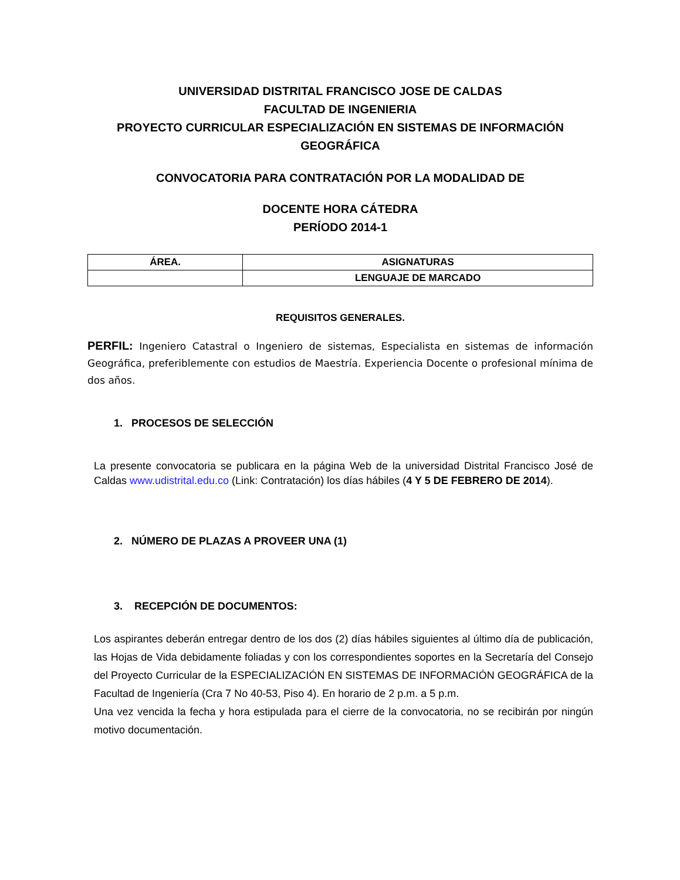UNIVERSIDAD DISTRITAL FRANCISCO JOSE DE CALDAS
FACULTAD DE INGENIERIA
PROYECTO CURRICULAR ESPECIALIZACIÓN EN SISTEMAS DE INFORMACIÓN GEOGRÁFICA
CONVOCATORIA PARA CONTRATACIÓN POR LA MODALIDAD DE
DOCENTE HORA CÁTEDRA
PERÍODO 2014-1
| ÁREA. | ASIGNATURAS |
| --- | --- |
| | LENGUAJE DE MARCADO |
REQUISITOS GENERALES.
PERFIL: Ingeniero Catastral o Ingeniero de sistemas, Especialista en sistemas de información Geográfica, preferiblemente con estudios de Maestría. Experiencia Docente o profesional mínima de dos años.
1. PROCESOS DE SELECCIÓN
La presente convocatoria se publicara en la página Web de la universidad Distrital Francisco José de Caldas www.udistrital.edu.co (Link: Contratación) los días hábiles (4 Y 5 DE FEBRERO DE 2014).
2. NÚMERO DE PLAZAS A PROVEER UNA (1)
3. RECEPCIÓN DE DOCUMENTOS:
Los aspirantes deberán entregar dentro de los dos (2) días hábiles siguientes al último día de publicación, las Hojas de Vida debidamente foliadas y con los correspondientes soportes en la Secretaría del Consejo del Proyecto Curricular de la ESPECIALIZACIÓN EN SISTEMAS DE INFORMACIÓN GEOGRÁFICA de la Facultad de Ingeniería (Cra 7 No 40-53, Piso 4). En horario de 2 p.m. a 5 p.m.
Una vez vencida la fecha y hora estipulada para el cierre de la convocatoria, no se recibirán por ningún motivo documentación.